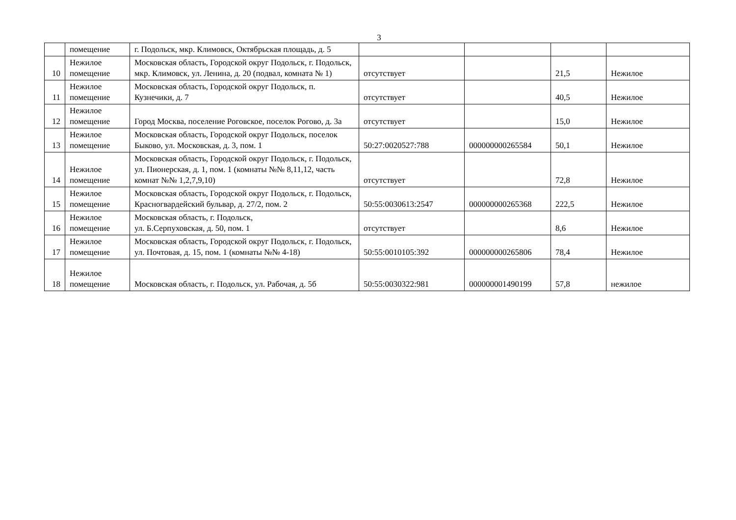3
| | помещение | г. Подольск, мкр. Климовск, Октябрьская площадь, д. 5 | | | | |
| 10 | Нежилое помещение | Московская область, Городской округ Подольск, г. Подольск, мкр. Климовск, ул. Ленина, д. 20 (подвал, комната № 1) | отсутствует | | 21,5 | Нежилое |
| 11 | Нежилое помещение | Московская область, Городской округ Подольск, п. Кузнечики, д. 7 | отсутствует | | 40,5 | Нежилое |
| 12 | Нежилое помещение | Город Москва, поселение Роговское, поселок Рогово, д. 3а | отсутствует | | 15,0 | Нежилое |
| 13 | Нежилое помещение | Московская область, Городской округ Подольск, поселок Быково, ул. Московская, д. 3, пом. 1 | 50:27:0020527:788 | 000000000265584 | 50,1 | Нежилое |
| 14 | Нежилое помещение | Московская область, Городской округ Подольск, г. Подольск, ул. Пионерская, д. 1, пом. 1 (комнаты №№ 8,11,12, часть комнат №№ 1,2,7,9,10) | отсутствует | | 72,8 | Нежилое |
| 15 | Нежилое помещение | Московская область, Городской округ Подольск, г. Подольск, Красногвардейский бульвар, д. 27/2, пом. 2 | 50:55:0030613:2547 | 000000000265368 | 222,5 | Нежилое |
| 16 | Нежилое помещение | Московская область, г. Подольск, ул. Б.Серпуховская, д. 50, пом. 1 | отсутствует | | 8,6 | Нежилое |
| 17 | Нежилое помещение | Московская область, Городской округ Подольск, г. Подольск, ул. Почтовая, д. 15, пом. 1 (комнаты №№ 4-18) | 50:55:0010105:392 | 000000000265806 | 78,4 | Нежилое |
| 18 | Нежилое помещение | Московская область, г. Подольск, ул. Рабочая, д. 5б | 50:55:0030322:981 | 000000001490199 | 57,8 | нежилое |